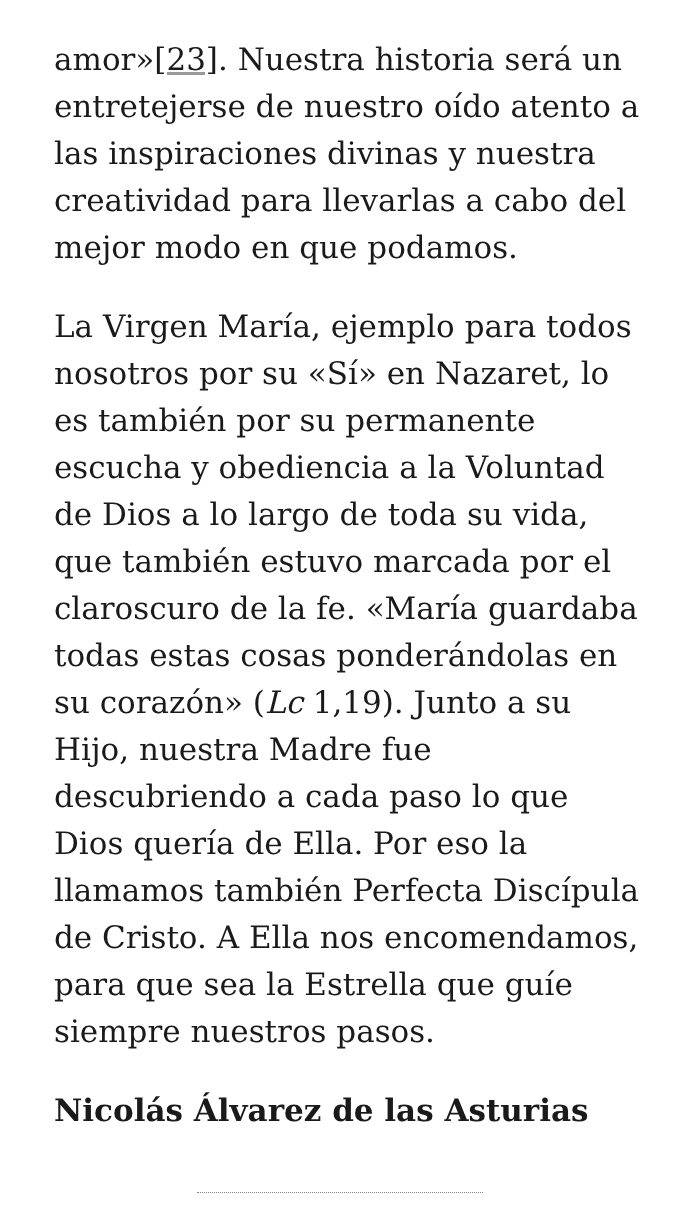amor»[23]. Nuestra historia será un entretejerse de nuestro oído atento a las inspiraciones divinas y nuestra creatividad para llevarlas a cabo del mejor modo en que podamos.
La Virgen María, ejemplo para todos nosotros por su «Sí» en Nazaret, lo es también por su permanente escucha y obediencia a la Voluntad de Dios a lo largo de toda su vida, que también estuvo marcada por el claroscuro de la fe. «María guardaba todas estas cosas ponderándolas en su corazón» (Lc 1,19). Junto a su Hijo, nuestra Madre fue descubriendo a cada paso lo que Dios quería de Ella. Por eso la llamamos también Perfecta Discípula de Cristo. A Ella nos encomendamos, para que sea la Estrella que guíe siempre nuestros pasos.
Nicolás Álvarez de las Asturias